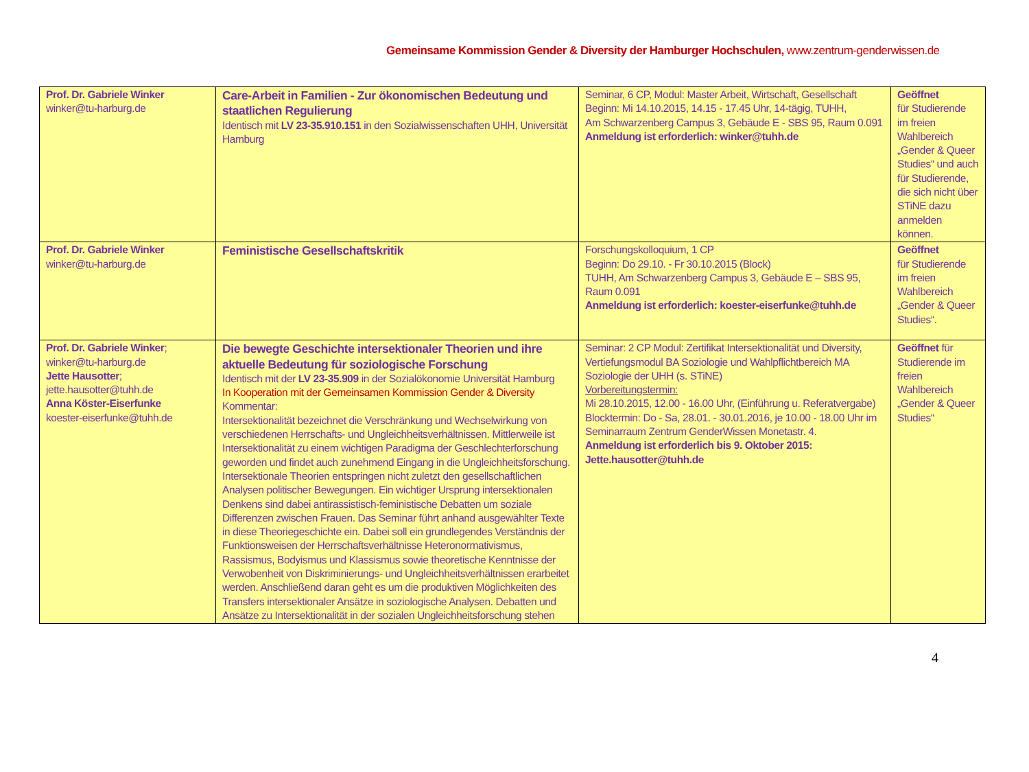Gemeinsame Kommission Gender & Diversity der Hamburger Hochschulen, www.zentrum-genderwissen.de
| Prof. Dr. Gabriele Winker winker@tu-harburg.de | Care-Arbeit in Familien - Zur ökonomischen Bedeutung und staatlichen Regulierung Identisch mit LV 23-35.910.151 in den Sozialwissenschaften UHH, Universität Hamburg | Seminar, 6 CP, Modul: Master Arbeit, Wirtschaft, Gesellschaft Beginn: Mi 14.10.2015, 14.15 - 17.45 Uhr, 14-tägig, TUHH, Am Schwarzenberg Campus 3, Gebäude E - SBS 95, Raum 0.091 Anmeldung ist erforderlich: winker@tuhh.de | Geöffnet für Studierende im freien Wahlbereich „Gender & Queer Studies“ und auch für Studierende, die sich nicht über STiNE dazu anmelden können. |
| Prof. Dr. Gabriele Winker winker@tu-harburg.de | Feministische Gesellschaftskritik | Forschungskolloquium, 1 CP Beginn: Do 29.10. - Fr 30.10.2015 (Block) TUHH, Am Schwarzenberg Campus 3, Gebäude E – SBS 95, Raum 0.091 Anmeldung ist erforderlich: koester-eiserfunke@tuhh.de | Geöffnet für Studierende im freien Wahlbereich „Gender & Queer Studies“. |
| Prof. Dr. Gabriele Winker ; winker@tu-harburg.de Jette Hausotter ; jette.hausotter@tuhh.de Anna Köster-Eiserfunke koester-eiserfunke@tuhh.de | Die bewegte Geschichte intersektionaler Theorien und ihre aktuelle Bedeutung für soziologische Forschung Identisch mit der LV 23-35.909 in der Sozialökonomie Universität Hamburg In Kooperation mit der Gemeinsamen Kommission Gender & Diversity Kommentar: Intersektionalität bezeichnet die Verschränkung und Wechselwirkung von verschiedenen Herrschafts- und Ungleichheitsverhältnissen. Mittlerweile ist Intersektionalität zu einem wichtigen Paradigma der Geschlechterforschung geworden und findet auch zunehmend Eingang in die Ungleichheitsforschung. Intersektionale Theorien entspringen nicht zuletzt den gesellschaftlichen Analysen politischer Bewegungen. Ein wichtiger Ursprung intersektionalen Denkens sind dabei antirassistisch-feministische Debatten um soziale Differenzen zwischen Frauen. Das Seminar führt anhand ausgewählter Texte in diese Theoriegeschichte ein. Dabei soll ein grundlegendes Verständnis der Funktionsweisen der Herrschaftsverhältnisse Heteronormativismus, Rassismus, Bodyismus und Klassismus sowie theoretische Kenntnisse der Verwobenheit von Diskriminierungs- und Ungleichheitsverhältnissen erarbeitet werden. Anschließend daran geht es um die produktiven Möglichkeiten des Transfers intersektionaler Ansätze in soziologische Analysen. Debatten und Ansätze zu Intersektionalität in der sozialen Ungleichheitsforschung stehen | Seminar: 2 CP Modul: Zertifikat Intersektionalität und Diversity, Vertiefungsmodul BA Soziologie und Wahlpflichtbereich MA Soziologie der UHH (s. STiNE) Vorbereitungstermin: Mi 28.10.2015, 12.00 - 16.00 Uhr, (Einführung u. Referatvergabe) Blocktermin: Do - Sa, 28.01. - 30.01.2016, je 10.00 - 18.00 Uhr im Seminarraum Zentrum GenderWissen Monetastr. 4. Anmeldung ist erforderlich bis 9. Oktober 2015: Jette.hausotter@tuhh.de | Geöffnet für Studierende im freien Wahlbereich „Gender & Queer Studies“ |
4